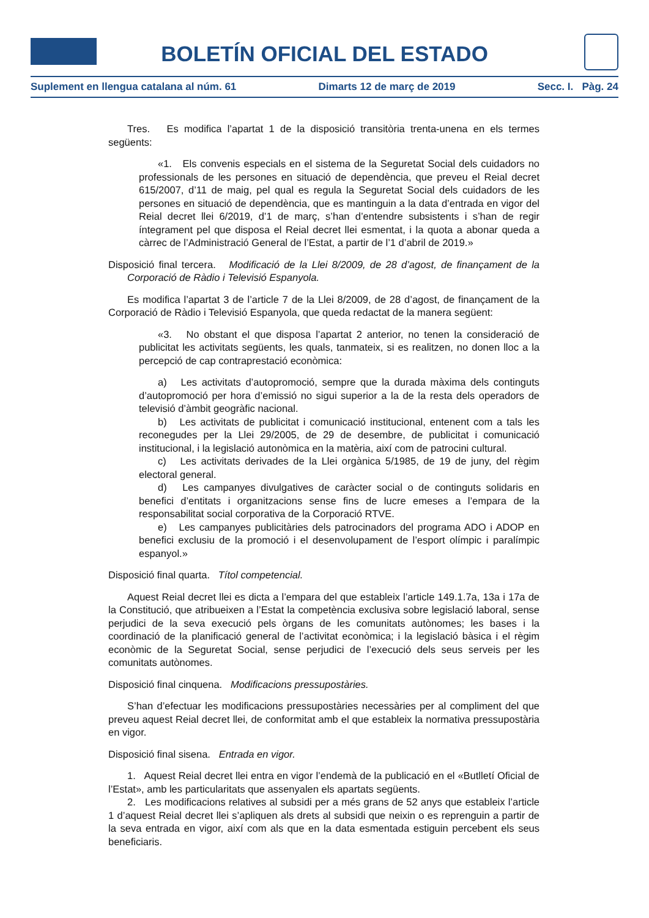BOLETÍN OFICIAL DEL ESTADO
Suplement en llengua catalana al núm. 61 Dimarts 12 de març de 2019 Secc. I. Pàg. 24
Tres. Es modifica l’apartat 1 de la disposició transitòria trenta-unena en els termes següents:
«1. Els convenis especials en el sistema de la Seguretat Social dels cuidadors no professionals de les persones en situació de dependència, que preveu el Reial decret 615/2007, d’11 de maig, pel qual es regula la Seguretat Social dels cuidadors de les persones en situació de dependència, que es mantinguin a la data d’entrada en vigor del Reial decret llei 6/2019, d’1 de març, s’han d’entendre subsistents i s’han de regir íntegrament pel que disposa el Reial decret llei esmentat, i la quota a abonar queda a càrrec de l’Administració General de l’Estat, a partir de l’1 d’abril de 2019.»
Disposició final tercera. Modificació de la Llei 8/2009, de 28 d’agost, de finançament de la Corporació de Ràdio i Televisió Espanyola.
Es modifica l’apartat 3 de l’article 7 de la Llei 8/2009, de 28 d’agost, de finançament de la Corporació de Ràdio i Televisió Espanyola, que queda redactat de la manera següent:
«3. No obstant el que disposa l’apartat 2 anterior, no tenen la consideració de publicitat les activitats següents, les quals, tanmateix, si es realitzen, no donen lloc a la percepció de cap contraprestació econòmica:
a) Les activitats d’autopromoció, sempre que la durada màxima dels continguts d’autopromoció per hora d’emissió no sigui superior a la de la resta dels operadors de televisió d’àmbit geogràfic nacional.
b) Les activitats de publicitat i comunicació institucional, entenent com a tals les reconegudes per la Llei 29/2005, de 29 de desembre, de publicitat i comunicació institucional, i la legislació autonòmica en la matèria, així com de patrocini cultural.
c) Les activitats derivades de la Llei orgànica 5/1985, de 19 de juny, del règim electoral general.
d) Les campanyes divulgatives de caràcter social o de continguts solidaris en benefici d’entitats i organitzacions sense fins de lucre emeses a l’empara de la responsabilitat social corporativa de la Corporació RTVE.
e) Les campanyes publicitàries dels patrocinadors del programa ADO i ADOP en benefici exclusiu de la promoció i el desenvolupament de l’esport olímpic i paralímpic espanyol.»
Disposició final quarta. Títol competencial.
Aquest Reial decret llei es dicta a l’empara del que estableix l’article 149.1.7a, 13a i 17a de la Constitució, que atribueixen a l’Estat la competència exclusiva sobre legislació laboral, sense perjudici de la seva execució pels òrgans de les comunitats autònomes; les bases i la coordinació de la planificació general de l’activitat econòmica; i la legislació bàsica i el règim econòmic de la Seguretat Social, sense perjudici de l’execució dels seus serveis per les comunitats autònomes.
Disposició final cinquena. Modificacions pressupostàries.
S’han d’efectuar les modificacions pressupostàries necessàries per al compliment del que preveu aquest Reial decret llei, de conformitat amb el que estableix la normativa pressupostària en vigor.
Disposició final sisena. Entrada en vigor.
1. Aquest Reial decret llei entra en vigor l’endemà de la publicació en el «Butlletí Oficial de l’Estat», amb les particularitats que assenyalen els apartats següents.
2. Les modificacions relatives al subsidi per a més grans de 52 anys que estableix l’article 1 d’aquest Reial decret llei s’apliquen als drets al subsidi que neixin o es reprenguin a partir de la seva entrada en vigor, així com als que en la data esmentada estiguin percebent els seus beneficiaris.